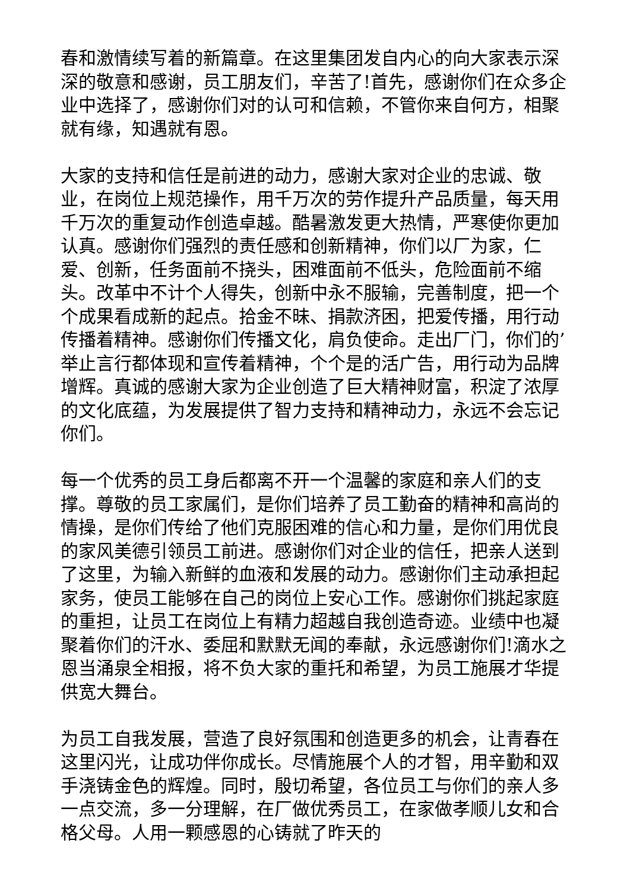春和激情续写着的新篇章。在这里集团发自内心的向大家表示深深的敬意和感谢，员工朋友们，辛苦了!首先，感谢你们在众多企业中选择了，感谢你们对的认可和信赖，不管你来自何方，相聚就有缘，知遇就有恩。
大家的支持和信任是前进的动力，感谢大家对企业的忠诚、敬业，在岗位上规范操作，用千万次的劳作提升产品质量，每天用千万次的重复动作创造卓越。酷暑激发更大热情，严寒使你更加认真。感谢你们强烈的责任感和创新精神，你们以厂为家，仁爱、创新，任务面前不挠头，困难面前不低头，危险面前不缩头。改革中不计个人得失，创新中永不服输，完善制度，把一个个成果看成新的起点。拾金不昧、捐款济困，把爱传播，用行动传播着精神。感谢你们传播文化，肩负使命。走出厂门，你们的’举止言行都体现和宣传着精神，个个是的活广告，用行动为品牌增辉。真诚的感谢大家为企业创造了巨大精神财富，积淀了浓厚的文化底蕴，为发展提供了智力支持和精神动力，永远不会忘记你们。
每一个优秀的员工身后都离不开一个温馨的家庭和亲人们的支撑。尊敬的员工家属们，是你们培养了员工勤奋的精神和高尚的情操，是你们传给了他们克服困难的信心和力量，是你们用优良的家风美德引领员工前进。感谢你们对企业的信任，把亲人送到了这里，为输入新鲜的血液和发展的动力。感谢你们主动承担起家务，使员工能够在自己的岗位上安心工作。感谢你们挑起家庭的重担，让员工在岗位上有精力超越自我创造奇迹。业绩中也凝聚着你们的汗水、委屈和默默无闻的奉献，永远感谢你们!滴水之恩当涌泉全相报，将不负大家的重托和希望，为员工施展才华提供宽大舞台。
为员工自我发展，营造了良好氛围和创造更多的机会，让青春在这里闪光，让成功伴你成长。尽情施展个人的才智，用辛勤和双手浇铸金色的辉煌。同时，殷切希望，各位员工与你们的亲人多一点交流，多一分理解，在厂做优秀员工，在家做孝顺儿女和合格父母。人用一颗感恩的心铸就了昨天的